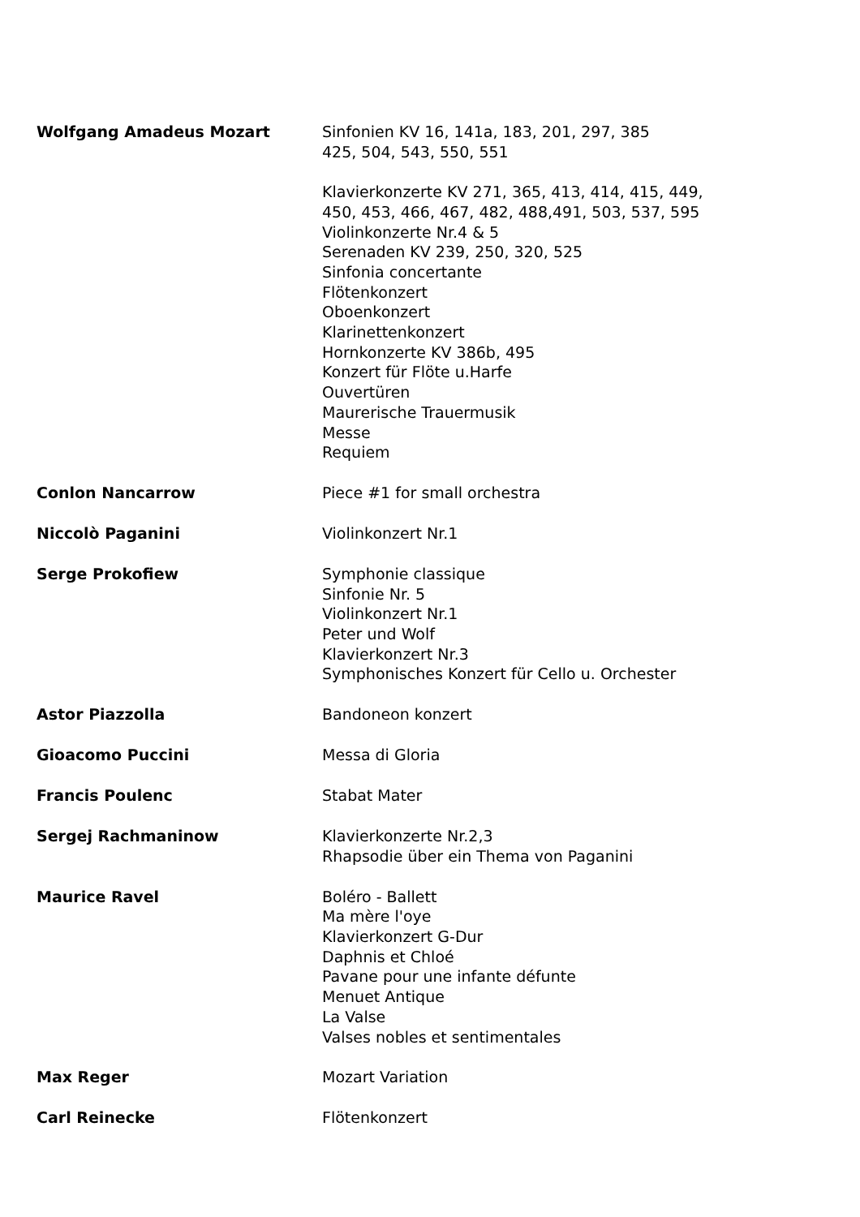Wolfgang Amadeus Mozart
Sinfonien KV 16, 141a, 183, 201, 297, 385
425, 504, 543, 550, 551
Klavierkonzerte KV 271, 365, 413, 414, 415, 449,
450, 453, 466, 467, 482, 488,491, 503, 537, 595
Violinkonzerte Nr.4 & 5
Serenaden KV 239, 250, 320, 525
Sinfonia concertante
Flötenkonzert
Oboenkonzert
Klarinettenkonzert
Hornkonzerte KV 386b, 495
Konzert für Flöte u.Harfe
Ouvertüren
Maurerische Trauermusik
Messe
Requiem
Conlon Nancarrow
Piece #1 for small orchestra
Niccolò Paganini
Violinkonzert Nr.1
Serge Prokofiew
Symphonie classique
Sinfonie Nr. 5
Violinkonzert Nr.1
Peter und Wolf
Klavierkonzert Nr.3
Symphonisches Konzert für Cello u. Orchester
Astor Piazzolla
Bandoneon konzert
Gioacomo Puccini
Messa di Gloria
Francis Poulenc
Stabat Mater
Sergej Rachmaninow
Klavierkonzerte Nr.2,3
Rhapsodie über ein Thema von Paganini
Maurice Ravel
Boléro - Ballett
Ma mère l'oye
Klavierkonzert G-Dur
Daphnis et Chloé
Pavane pour une infante défunte
Menuet Antique
La Valse
Valses nobles et sentimentales
Max Reger
Mozart Variation
Carl Reinecke
Flötenkonzert